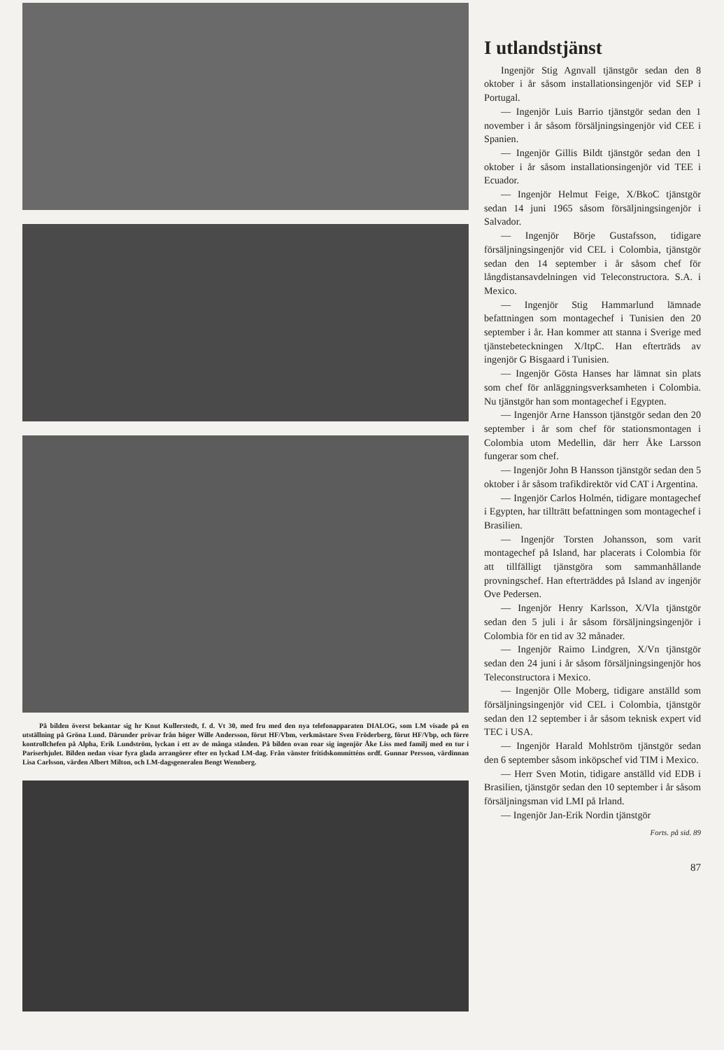På bilden överst bekantar sig hr Knut Kullerstedt, f. d. Vt 30, med fru med den nya telefonapparaten DIALOG, som LM visade på en utställning på Gröna Lund. Därunder prövar från höger Wille Andersson, förut HF/Vbm, verkmästare Sven Fröderberg, förut HF/Vbp, och förre kontrollchefen på Alpha, Erik Lundström, lyckan i ett av de många stånden. På bilden ovan roar sig ingenjör Åke Liss med familj med en tur i Pariserhjulet. Bilden nedan visar fyra glada arrangörer efter en lyckad LM-dag. Från vänster fritidskommitténs ordf. Gunnar Persson, värdinnan Lisa Carlsson, värden Albert Milton, och LM-dagsgeneralen Bengt Wennberg.
I utlandstjänst
Ingenjör Stig Agnvall tjänstgör sedan den 8 oktober i år såsom installationsingenjör vid SEP i Portugal.
— Ingenjör Luis Barrio tjänstgör sedan den 1 november i år såsom försäljningsingenjör vid CEE i Spanien.
— Ingenjör Gillis Bildt tjänstgör sedan den 1 oktober i år såsom installationsingenjör vid TEE i Ecuador.
— Ingenjör Helmut Feige, X/BkoC tjänstgör sedan 14 juni 1965 såsom försäljningsingenjör i Salvador.
— Ingenjör Börje Gustafsson, tidigare försäljningsingenjör vid CEL i Colombia, tjänstgör sedan den 14 september i år såsom chef för långdistansavdelningen vid Teleconstructora. S.A. i Mexico.
— Ingenjör Stig Hammarlund lämnade befattningen som montagechef i Tunisien den 20 september i år. Han kommer att stanna i Sverige med tjänstebeteckningen X/ItpC. Han efterträds av ingenjör G Bisgaard i Tunisien.
— Ingenjör Gösta Hanses har lämnat sin plats som chef för anläggningsverksamheten i Colombia. Nu tjänstgör han som montagechef i Egypten.
— Ingenjör Arne Hansson tjänstgör sedan den 20 september i år som chef för stationsmontagen i Colombia utom Medellin, där herr Åke Larsson fungerar som chef.
— Ingenjör John B Hansson tjänstgör sedan den 5 oktober i år såsom trafikdirektör vid CAT i Argentina.
— Ingenjör Carlos Holmén, tidigare montagechef i Egypten, har tillträtt befattningen som montagechef i Brasilien.
— Ingenjör Torsten Johansson, som varit montagechef på Island, har placerats i Colombia för att tillfälligt tjänstgöra som sammanhållande provningschef. Han efterträddes på Island av ingenjör Ove Pedersen.
— Ingenjör Henry Karlsson, X/Vla tjänstgör sedan den 5 juli i år såsom försäljningsingenjör i Colombia för en tid av 32 månader.
— Ingenjör Raimo Lindgren, X/Vn tjänstgör sedan den 24 juni i år såsom försäljningsingenjör hos Teleconstructora i Mexico.
— Ingenjör Olle Moberg, tidigare anställd som försäljningsingenjör vid CEL i Colombia, tjänstgör sedan den 12 september i år såsom teknisk expert vid TEC i USA.
— Ingenjör Harald Mohlström tjänstgör sedan den 6 september såsom inköpschef vid TIM i Mexico.
— Herr Sven Motin, tidigare anställd vid EDB i Brasilien, tjänstgör sedan den 10 september i år såsom försäljningsman vid LMI på Irland.
— Ingenjör Jan-Erik Nordin tjänstgör
Forts. på sid. 89
87